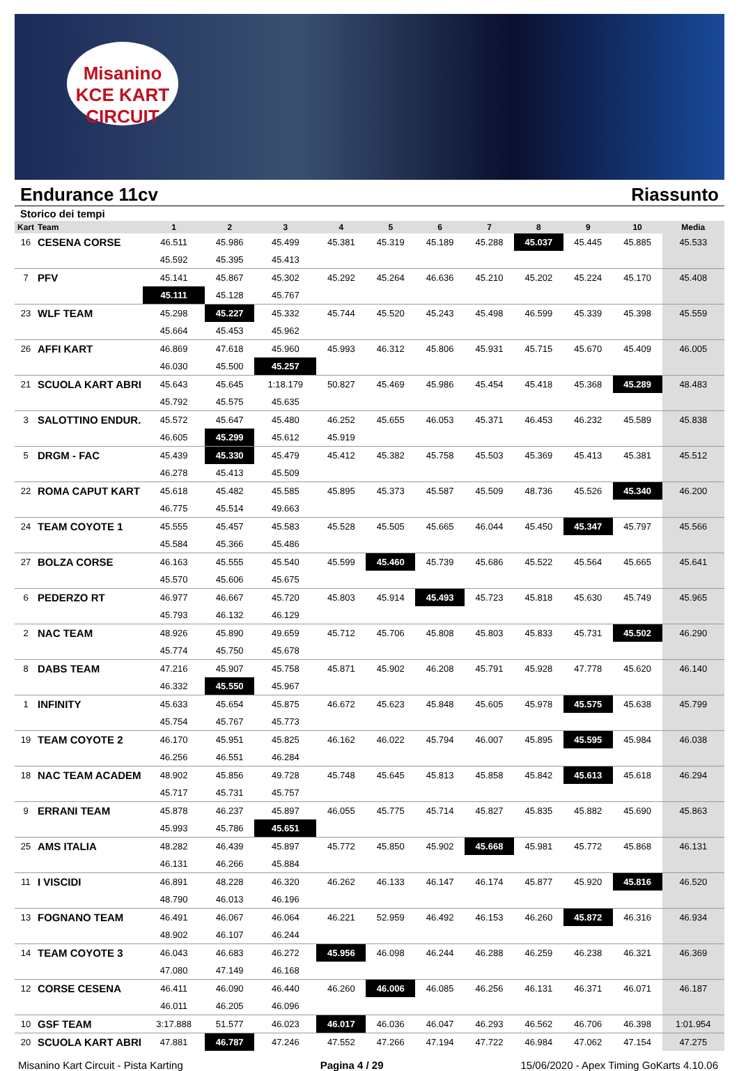Misanino KCE KART CIRCUIT
Endurance 11cv Riassunto
Storico dei tempi
| Kart | Team | 1 | 2 | 3 | 4 | 5 | 6 | 7 | 8 | 9 | 10 | Media |
| --- | --- | --- | --- | --- | --- | --- | --- | --- | --- | --- | --- | --- |
| 16 | CESENA CORSE | 46.511 | 45.986 | 45.499 | 45.381 | 45.319 | 45.189 | 45.288 | 45.037 | 45.445 | 45.885 | 45.533 |
| | | 45.592 | 45.395 | 45.413 | | | | | | | | |
| 7 | PFV | 45.141 | 45.867 | 45.302 | 45.292 | 45.264 | 46.636 | 45.210 | 45.202 | 45.224 | 45.170 | 45.408 |
| | | 45.111 | 45.128 | 45.767 | | | | | | | | |
| 23 | WLF TEAM | 45.298 | 45.227 | 45.332 | 45.744 | 45.520 | 45.243 | 45.498 | 46.599 | 45.339 | 45.398 | 45.559 |
| | | 45.664 | 45.453 | 45.962 | | | | | | | | |
| 26 | AFFI KART | 46.869 | 47.618 | 45.960 | 45.993 | 46.312 | 45.806 | 45.931 | 45.715 | 45.670 | 45.409 | 46.005 |
| | | 46.030 | 45.500 | 45.257 | | | | | | | | |
| 21 | SCUOLA KART ABRI | 45.643 | 45.645 | 1:18.179 | 50.827 | 45.469 | 45.986 | 45.454 | 45.418 | 45.368 | 45.289 | 48.483 |
| | | 45.792 | 45.575 | 45.635 | | | | | | | | |
| 3 | SALOTTINO ENDUR. | 45.572 | 45.647 | 45.480 | 46.252 | 45.655 | 46.053 | 45.371 | 46.453 | 46.232 | 45.589 | 45.838 |
| | | 46.605 | 45.299 | 45.612 | 45.919 | | | | | | | |
| 5 | DRGM - FAC | 45.439 | 45.330 | 45.479 | 45.412 | 45.382 | 45.758 | 45.503 | 45.369 | 45.413 | 45.381 | 45.512 |
| | | 46.278 | 45.413 | 45.509 | | | | | | | | |
| 22 | ROMA CAPUT KART | 45.618 | 45.482 | 45.585 | 45.895 | 45.373 | 45.587 | 45.509 | 48.736 | 45.526 | 45.340 | 46.200 |
| | | 46.775 | 45.514 | 49.663 | | | | | | | | |
| 24 | TEAM COYOTE 1 | 45.555 | 45.457 | 45.583 | 45.528 | 45.505 | 45.665 | 46.044 | 45.450 | 45.347 | 45.797 | 45.566 |
| | | 45.584 | 45.366 | 45.486 | | | | | | | | |
| 27 | BOLZA CORSE | 46.163 | 45.555 | 45.540 | 45.599 | 45.460 | 45.739 | 45.686 | 45.522 | 45.564 | 45.665 | 45.641 |
| | | 45.570 | 45.606 | 45.675 | | | | | | | | |
| 6 | PEDERZO RT | 46.977 | 46.667 | 45.720 | 45.803 | 45.914 | 45.493 | 45.723 | 45.818 | 45.630 | 45.749 | 45.965 |
| | | 45.793 | 46.132 | 46.129 | | | | | | | | |
| 2 | NAC TEAM | 48.926 | 45.890 | 49.659 | 45.712 | 45.706 | 45.808 | 45.803 | 45.833 | 45.731 | 45.502 | 46.290 |
| | | 45.774 | 45.750 | 45.678 | | | | | | | | |
| 8 | DABS TEAM | 47.216 | 45.907 | 45.758 | 45.871 | 45.902 | 46.208 | 45.791 | 45.928 | 47.778 | 45.620 | 46.140 |
| | | 46.332 | 45.550 | 45.967 | | | | | | | | |
| 1 | INFINITY | 45.633 | 45.654 | 45.875 | 46.672 | 45.623 | 45.848 | 45.605 | 45.978 | 45.575 | 45.638 | 45.799 |
| | | 45.754 | 45.767 | 45.773 | | | | | | | | |
| 19 | TEAM COYOTE 2 | 46.170 | 45.951 | 45.825 | 46.162 | 46.022 | 45.794 | 46.007 | 45.895 | 45.595 | 45.984 | 46.038 |
| | | 46.256 | 46.551 | 46.284 | | | | | | | | |
| 18 | NAC TEAM ACADEM | 48.902 | 45.856 | 49.728 | 45.748 | 45.645 | 45.813 | 45.858 | 45.842 | 45.613 | 45.618 | 46.294 |
| | | 45.717 | 45.731 | 45.757 | | | | | | | | |
| 9 | ERRANI TEAM | 45.878 | 46.237 | 45.897 | 46.055 | 45.775 | 45.714 | 45.827 | 45.835 | 45.882 | 45.690 | 45.863 |
| | | 45.993 | 45.786 | 45.651 | | | | | | | | |
| 25 | AMS ITALIA | 48.282 | 46.439 | 45.897 | 45.772 | 45.850 | 45.902 | 45.668 | 45.981 | 45.772 | 45.868 | 46.131 |
| | | 46.131 | 46.266 | 45.884 | | | | | | | | |
| 11 | I VISCIDI | 46.891 | 48.228 | 46.320 | 46.262 | 46.133 | 46.147 | 46.174 | 45.877 | 45.920 | 45.816 | 46.520 |
| | | 48.790 | 46.013 | 46.196 | | | | | | | | |
| 13 | FOGNANO TEAM | 46.491 | 46.067 | 46.064 | 46.221 | 52.959 | 46.492 | 46.153 | 46.260 | 45.872 | 46.316 | 46.934 |
| | | 48.902 | 46.107 | 46.244 | | | | | | | | |
| 14 | TEAM COYOTE 3 | 46.043 | 46.683 | 46.272 | 45.956 | 46.098 | 46.244 | 46.288 | 46.259 | 46.238 | 46.321 | 46.369 |
| | | 47.080 | 47.149 | 46.168 | | | | | | | | |
| 12 | CORSE CESENA | 46.411 | 46.090 | 46.440 | 46.260 | 46.006 | 46.085 | 46.256 | 46.131 | 46.371 | 46.071 | 46.187 |
| | | 46.011 | 46.205 | 46.096 | | | | | | | | |
| 10 | GSF TEAM | 3:17.888 | 51.577 | 46.023 | 46.017 | 46.036 | 46.047 | 46.293 | 46.562 | 46.706 | 46.398 | 1:01.954 |
| 20 | SCUOLA KART ABRI | 47.881 | 46.787 | 47.246 | 47.552 | 47.266 | 47.194 | 47.722 | 46.984 | 47.062 | 47.154 | 47.275 |
Misanino Kart Circuit - Pista Karting Pagina 4 / 29 15/06/2020 - Apex Timing GoKarts 4.10.06